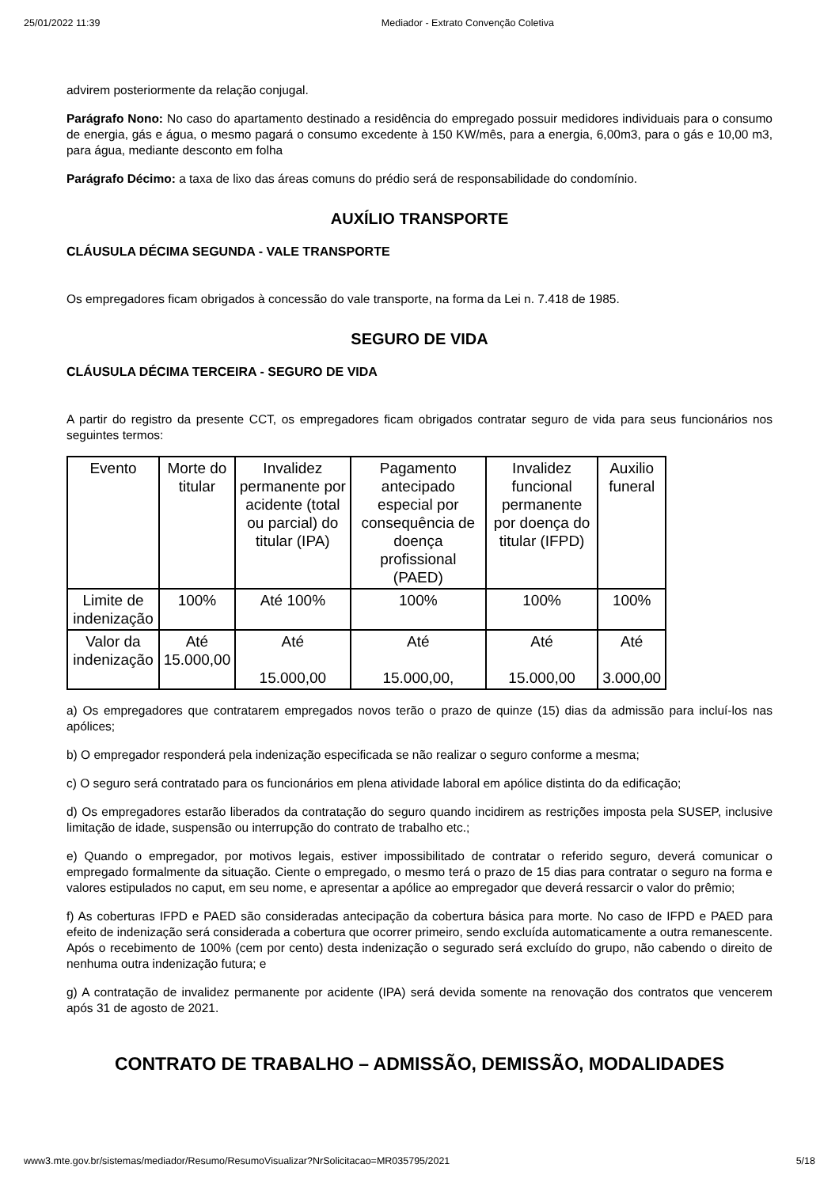25/01/2022 11:39 Mediador - Extrato Convenção Coletiva
advirem posteriormente da relação conjugal.
Parágrafo Nono: No caso do apartamento destinado a residência do empregado possuir medidores individuais para o consumo de energia, gás e água, o mesmo pagará o consumo excedente à 150 KW/mês, para a energia, 6,00m3, para o gás e 10,00 m3, para água, mediante desconto em folha
Parágrafo Décimo: a taxa de lixo das áreas comuns do prédio será de responsabilidade do condomínio.
AUXÍLIO TRANSPORTE
CLÁUSULA DÉCIMA SEGUNDA - VALE TRANSPORTE
Os empregadores ficam obrigados à concessão do vale transporte, na forma da Lei n. 7.418 de 1985.
SEGURO DE VIDA
CLÁUSULA DÉCIMA TERCEIRA - SEGURO DE VIDA
A partir do registro da presente CCT, os empregadores ficam obrigados contratar seguro de vida para seus funcionários nos seguintes termos:
| Evento | Morte do titular | Invalidez permanente por acidente (total ou parcial) do titular (IPA) | Pagamento antecipado especial por consequência de doença profissional (PAED) | Invalidez funcional permanente por doença do titular (IFPD) | Auxilio funeral |
| Limite de indenização | 100% | Até 100% | 100% | 100% | 100% |
| Valor da indenização | Até 15.000,00 | Até 15.000,00 | Até 15.000,00, | Até 15.000,00 | Até 3.000,00 |
a) Os empregadores que contratarem empregados novos terão o prazo de quinze (15) dias da admissão para incluí-los nas apólices;
b) O empregador responderá pela indenização especificada se não realizar o seguro conforme a mesma;
c) O seguro será contratado para os funcionários em plena atividade laboral em apólice distinta do da edificação;
d) Os empregadores estarão liberados da contratação do seguro quando incidirem as restrições imposta pela SUSEP, inclusive limitação de idade, suspensão ou interrupção do contrato de trabalho etc.;
e) Quando o empregador, por motivos legais, estiver impossibilitado de contratar o referido seguro, deverá comunicar o empregado formalmente da situação. Ciente o empregado, o mesmo terá o prazo de 15 dias para contratar o seguro na forma e valores estipulados no caput, em seu nome, e apresentar a apólice ao empregador que deverá ressarcir o valor do prêmio;
f) As coberturas IFPD e PAED são consideradas antecipação da cobertura básica para morte. No caso de IFPD e PAED para efeito de indenização será considerada a cobertura que ocorrer primeiro, sendo excluída automaticamente a outra remanescente. Após o recebimento de 100% (cem por cento) desta indenização o segurado será excluído do grupo, não cabendo o direito de nenhuma outra indenização futura; e
g) A contratação de invalidez permanente por acidente (IPA) será devida somente na renovação dos contratos que vencerem após 31 de agosto de 2021.
CONTRATO DE TRABALHO – ADMISSÃO, DEMISSÃO, MODALIDADES
www3.mte.gov.br/sistemas/mediador/Resumo/ResumoVisualizar?NrSolicitacao=MR035795/2021 5/18